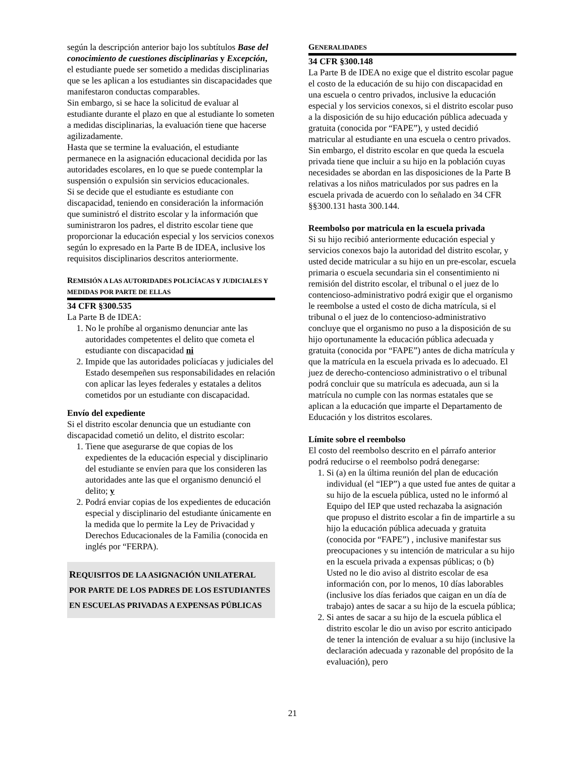según la descripción anterior bajo los subtítulos Base del conocimiento de cuestiones disciplinarias y Excepción, el estudiante puede ser sometido a medidas disciplinarias que se les aplican a los estudiantes sin discapacidades que manifestaron conductas comparables.
Sin embargo, si se hace la solicitud de evaluar al estudiante durante el plazo en que al estudiante lo someten a medidas disciplinarias, la evaluación tiene que hacerse agilizadamente.
Hasta que se termine la evaluación, el estudiante permanece en la asignación educacional decidida por las autoridades escolares, en lo que se puede contemplar la suspensión o expulsión sin servicios educacionales.
Si se decide que el estudiante es estudiante con discapacidad, teniendo en consideración la información que suministró el distrito escolar y la información que suministraron los padres, el distrito escolar tiene que proporcionar la educación especial y los servicios conexos según lo expresado en la Parte B de IDEA, inclusive los requisitos disciplinarios descritos anteriormente.
REMISIÓN A LAS AUTORIDADES POLICÍACAS Y JUDICIALES Y MEDIDAS POR PARTE DE ELLAS
34 CFR §300.535
La Parte B de IDEA:
1. No le prohíbe al organismo denunciar ante las autoridades competentes el delito que cometa el estudiante con discapacidad ni
2. Impide que las autoridades policíacas y judiciales del Estado desempeñen sus responsabilidades en relación con aplicar las leyes federales y estatales a delitos cometidos por un estudiante con discapacidad.
Envío del expediente
Si el distrito escolar denuncia que un estudiante con discapacidad cometió un delito, el distrito escolar:
1. Tiene que asegurarse de que copias de los expedientes de la educación especial y disciplinario del estudiante se envíen para que los consideren las autoridades ante las que el organismo denunció el delito; y
2. Podrá enviar copias de los expedientes de educación especial y disciplinario del estudiante únicamente en la medida que lo permite la Ley de Privacidad y Derechos Educacionales de la Familia (conocida en inglés por “FERPA).
REQUISITOS DE LA ASIGNACIÓN UNILATERAL POR PARTE DE LOS PADRES DE LOS ESTUDIANTES EN ESCUELAS PRIVADAS A EXPENSAS PÚBLICAS
GENERALIDADES
34 CFR §300.148
La Parte B de IDEA no exige que el distrito escolar pague el costo de la educación de su hijo con discapacidad en una escuela o centro privados, inclusive la educación especial y los servicios conexos, si el distrito escolar puso a la disposición de su hijo educación pública adecuada y gratuita (conocida por “FAPE”), y usted decidió matricular al estudiante en una escuela o centro privados. Sin embargo, el distrito escolar en que queda la escuela privada tiene que incluir a su hijo en la población cuyas necesidades se abordan en las disposiciones de la Parte B relativas a los niños matriculados por sus padres en la escuela privada de acuerdo con lo señalado en 34 CFR §§300.131 hasta 300.144.
Reembolso por matricula en la escuela privada
Si su hijo recibió anteriormente educación especial y servicios conexos bajo la autoridad del distrito escolar, y usted decide matricular a su hijo en un pre-escolar, escuela primaria o escuela secundaria sin el consentimiento ni remisión del distrito escolar, el tribunal o el juez de lo contencioso-administrativo podrá exigir que el organismo le reembolse a usted el costo de dicha matrícula, si el tribunal o el juez de lo contencioso-administrativo concluye que el organismo no puso a la disposición de su hijo oportunamente la educación pública adecuada y gratuita (conocida por “FAPE”) antes de dicha matrícula y que la matrícula en la escuela privada es lo adecuado. El juez de derecho-contencioso administrativo o el tribunal podrá concluir que su matrícula es adecuada, aun si la matrícula no cumple con las normas estatales que se aplican a la educación que imparte el Departamento de Educación y los distritos escolares.
Límite sobre el reembolso
El costo del reembolso descrito en el párrafo anterior podrá reducirse o el reembolso podrá denegarse:
1. Si (a) en la última reunión del plan de educación individual (el “IEP”) a que usted fue antes de quitar a su hijo de la escuela pública, usted no le informó al Equipo del IEP que usted rechazaba la asignación que propuso el distrito escolar a fin de impartirle a su hijo la educación pública adecuada y gratuita (conocida por “FAPE”) , inclusive manifestar sus preocupaciones y su intención de matricular a su hijo en la escuela privada a expensas públicas; o (b) Usted no le dio aviso al distrito escolar de esa información con, por lo menos, 10 días laborables (inclusive los días feriados que caigan en un día de trabajo) antes de sacar a su hijo de la escuela pública;
2. Si antes de sacar a su hijo de la escuela pública el distrito escolar le dio un aviso por escrito anticipado de tener la intención de evaluar a su hijo (inclusive la declaración adecuada y razonable del propósito de la evaluación), pero
21